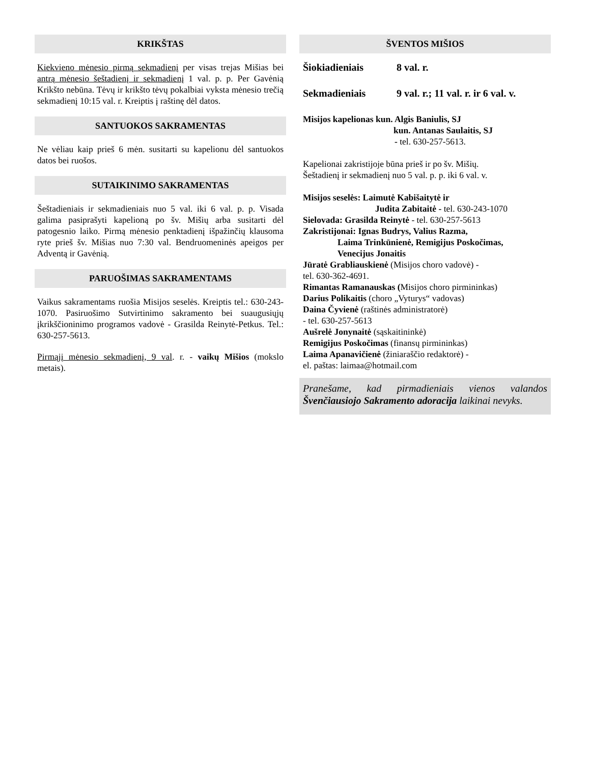KRIKŠTAS
Kiekvieno mėnesio pirmą sekmadienį per visas trejas Mišias bei antrą mėnesio šeštadienį ir sekmadienį 1 val. p. p. Per Gavėnią Krikšto nebūna. Tėvų ir krikšto tėvų pokalbiai vyksta mėnesio trečią sekmadienį 10:15 val. r. Kreiptis į raštinę dėl datos.
SANTUOKOS SAKRAMENTAS
Ne vėliau kaip prieš 6 mėn. susitarti su kapelionu dėl santuokos datos bei ruošos.
SUTAIKINIMO SAKRAMENTAS
Šeštadieniais ir sekmadieniais nuo 5 val. iki 6 val. p. p. Visada galima pasiprašyti kapelioną po šv. Mišių arba susitarti dėl patogesnio laiko. Pirmą mėnesio penktadienį išpažinčių klausoma ryte prieš šv. Mišias nuo 7:30 val. Bendruomeninės apeigos per Adventą ir Gavėnią.
PARUOŠIMAS SAKRAMENTAMS
Vaikus sakramentams ruošia Misijos seselės. Kreiptis tel.: 630-243-1070. Pasiruošimo Sutvirtinimo sakramento bei suaugusiųjų įkrikščioninimo programos vadovė - Grasilda Reinytė-Petkus. Tel.: 630-257-5613.
Pirmąjį mėnesio sekmadienį, 9 val. r. - vaikų Mišios (mokslo metais).
ŠVENTOS MIŠIOS
Šiokiadieniais 8 val. r.
Sekmadieniais 9 val. r.; 11 val. r. ir 6 val. v.
Misijos kapelionas kun. Algis Baniulis, SJ
kun. Antanas Saulaitis, SJ
- tel. 630-257-5613.
Kapelionai zakristijoje būna prieš ir po šv. Mišių.
Šeštadienį ir sekmadienį nuo 5 val. p. p. iki 6 val. v.
Misijos seselės: Laimutė Kabišaitytė ir
Judita Zabitaitė - tel. 630-243-1070
Sielovada: Grasilda Reinytė - tel. 630-257-5613
Zakristijonai: Ignas Budrys, Valius Razma,
Laima Trinkūnienė, Remigijus Poskočimas,
Venecijus Jonaitis
Jūratė Grabliauskienė (Misijos choro vadovė) -
tel. 630-362-4691.
Rimantas Ramanauskas (Misijos choro pirmininkas)
Darius Polikaitis (choro „Vyturys“ vadovas)
Daina Čyvienė (raštinės administratorė)
- tel. 630-257-5613
Aušrelė Jonynaitė (sąskaitininkė)
Remigijus Poskočimas (finansų pirmininkas)
Laima Apanavičienė (žiniaraščio redaktorė) -
el. paštas: laimaa@hotmail.com
Pranešame, kad pirmadieniais vienos valandos Švenčiausiojo Sakramento adoracija laikinai nevyks.